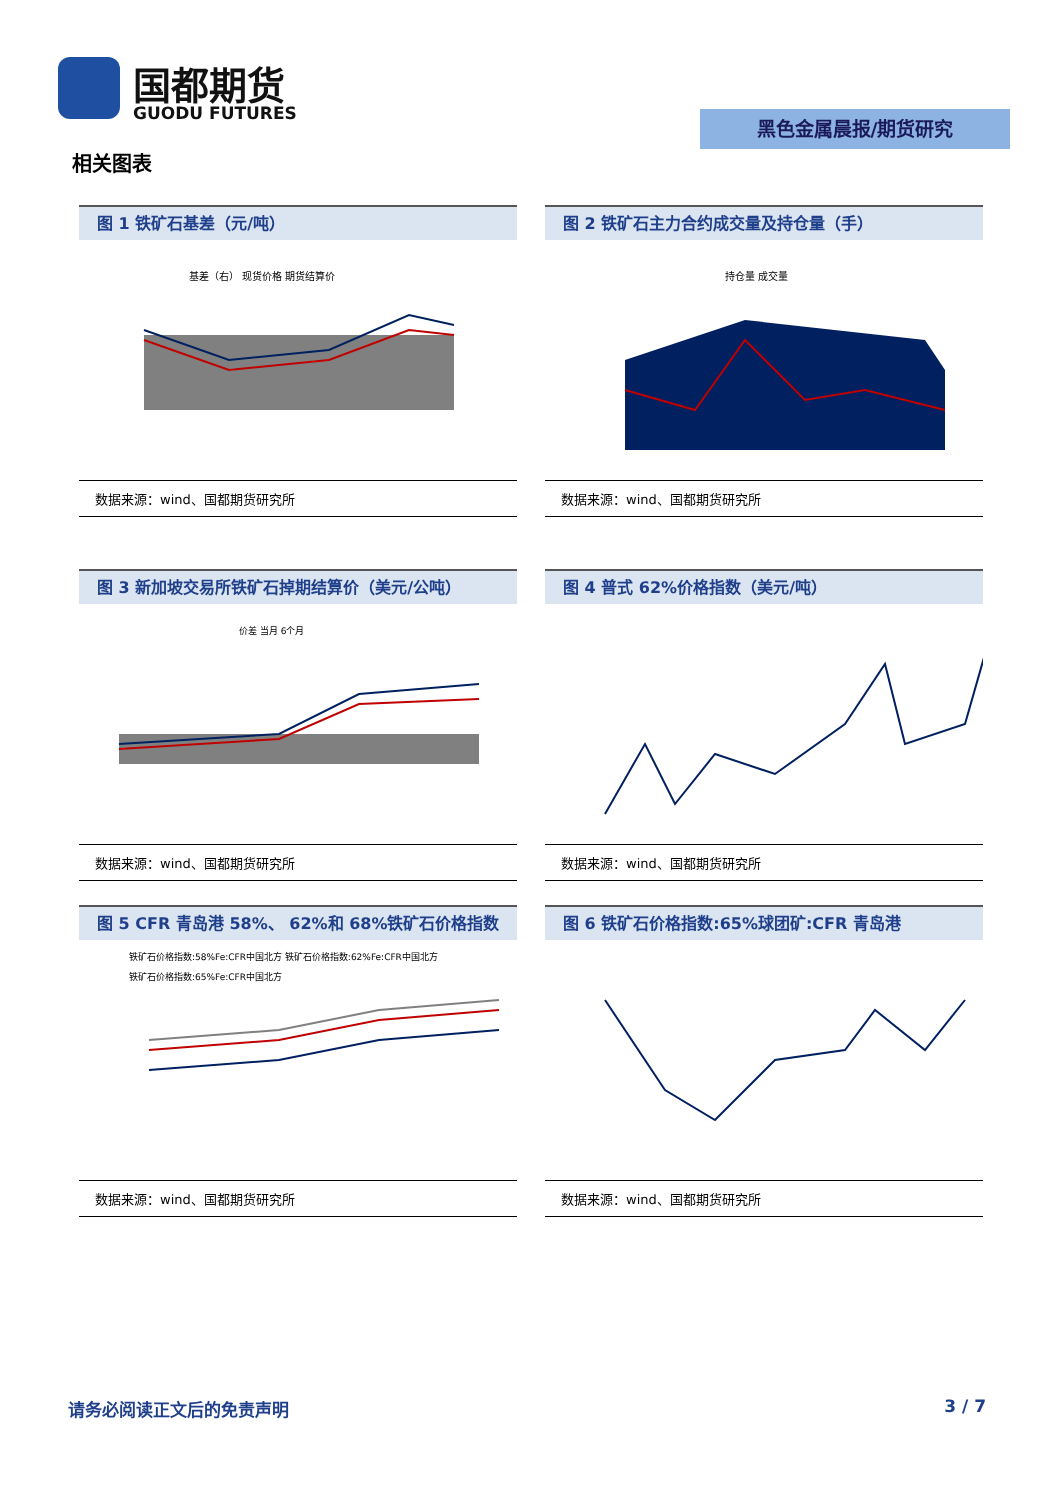国都期货
GUODU FUTURES
黑色金属晨报/期货研究
相关图表
图 1 铁矿石基差（元/吨）
基差（右） 现货价格 期货结算价
数据来源：wind、国都期货研究所
图 2 铁矿石主力合约成交量及持仓量（手）
持仓量 成交量
数据来源：wind、国都期货研究所
图 3 新加坡交易所铁矿石掉期结算价（美元/公吨）
价差 当月 6个月
数据来源：wind、国都期货研究所
图 4 普式 62%价格指数（美元/吨）
数据来源：wind、国都期货研究所
图 5 CFR 青岛港 58%、 62%和 68%铁矿石价格指数
铁矿石价格指数:58%Fe:CFR中国北方 铁矿石价格指数:62%Fe:CFR中国北方
铁矿石价格指数:65%Fe:CFR中国北方
数据来源：wind、国都期货研究所
图 6 铁矿石价格指数:65%球团矿:CFR 青岛港
数据来源：wind、国都期货研究所
请务必阅读正文后的免责声明 3 / 7